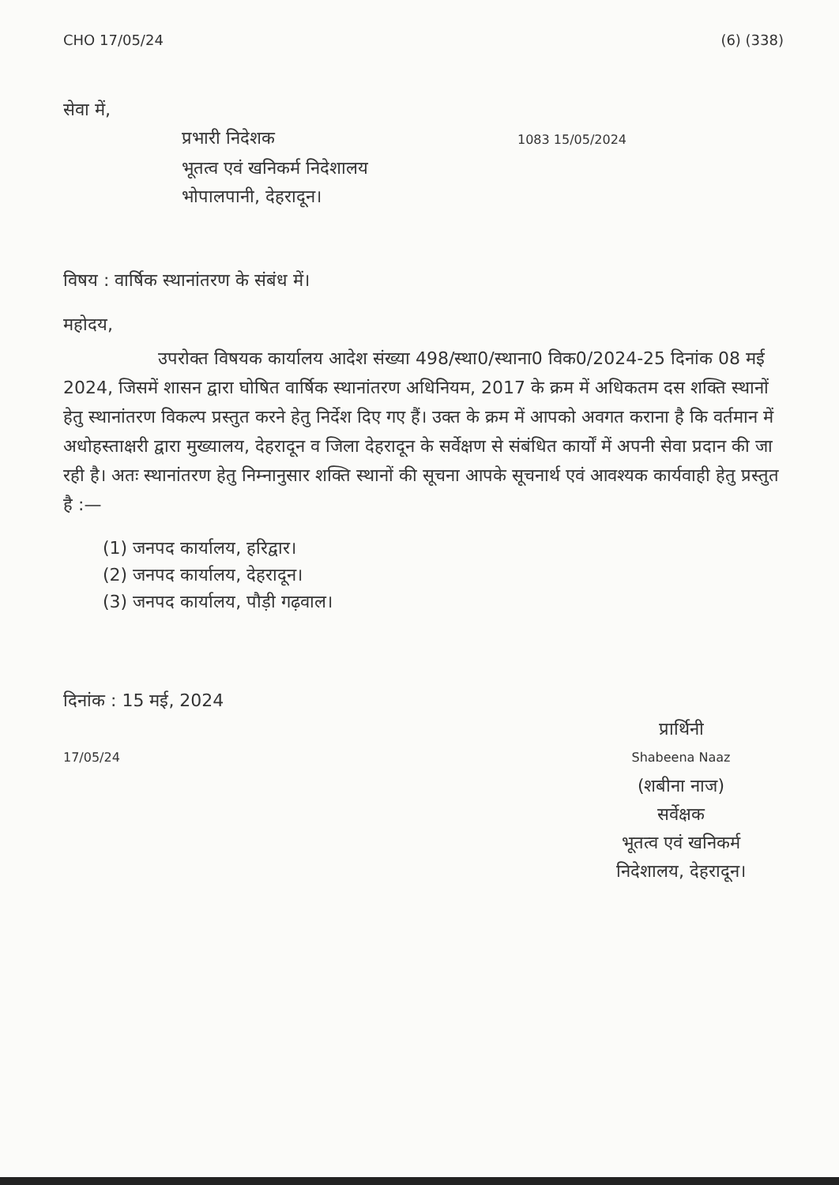CHO 17/05/24 (6) (338)
सेवा में,
प्रभारी निदेशक 1083 15/05/2024
भूतत्व एवं खनिकर्म निदेशालय
भोपालपानी, देहरादून।
विषय : वार्षिक स्थानांतरण के संबंध में।
महोदय,
उपरोक्त विषयक कार्यालय आदेश संख्या 498/स्था0/स्थाना0 विक0/2024-25 दिनांक 08 मई 2024, जिसमें शासन द्वारा घोषित वार्षिक स्थानांतरण अधिनियम, 2017 के क्रम में अधिकतम दस शक्ति स्थानों हेतु स्थानांतरण विकल्प प्रस्तुत करने हेतु निर्देश दिए गए हैं। उक्त के क्रम में आपको अवगत कराना है कि वर्तमान में अधोहस्ताक्षरी द्वारा मुख्यालय, देहरादून व जिला देहरादून के सर्वेक्षण से संबंधित कार्यों में अपनी सेवा प्रदान की जा रही है। अतः स्थानांतरण हेतु निम्नानुसार शक्ति स्थानों की सूचना आपके सूचनार्थ एवं आवश्यक कार्यवाही हेतु प्रस्तुत है :—
(1) जनपद कार्यालय, हरिद्वार।
(2) जनपद कार्यालय, देहरादून।
(3) जनपद कार्यालय, पौड़ी गढ़वाल।
दिनांक : 15 मई, 2024
प्रार्थिनी
Shabeena Naaz
(शबीना नाज)
सर्वेक्षक
भूतत्व एवं खनिकर्म
निदेशालय, देहरादून।
17/05/24